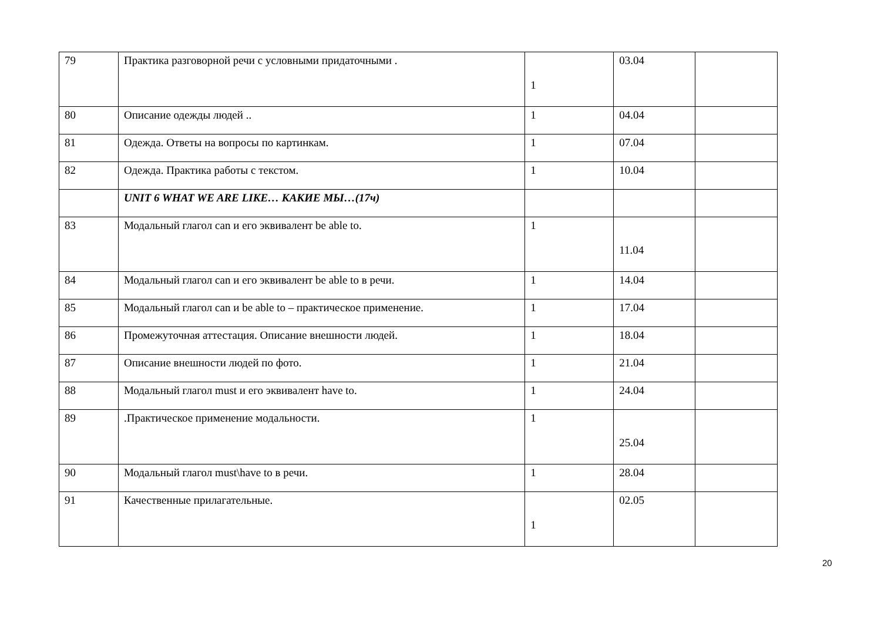| 79 | Практика разговорной речи с условными придаточными . | 1 | 03.04 | |
| 80 | Описание одежды людей .. | 1 | 04.04 | |
| 81 | Одежда. Ответы на вопросы по картинкам. | 1 | 07.04 | |
| 82 | Одежда. Практика работы с текстом. | 1 | 10.04 | |
| | UNIT 6 WHAT WE ARE LIKE… КАКИЕ МЫ…(17ч) | | | |
| 83 | Модальный глагол can и его эквивалент be able to. | 1 | 11.04 | |
| 84 | Модальный глагол can и его эквивалент be able to в речи. | 1 | 14.04 | |
| 85 | Модальный глагол can и be able to – практическое применение. | 1 | 17.04 | |
| 86 | Промежуточная аттестация. Описание внешности людей. | 1 | 18.04 | |
| 87 | Описание внешности людей по фото. | 1 | 21.04 | |
| 88 | Модальный глагол must и его эквивалент have to. | 1 | 24.04 | |
| 89 | .Практическое применение модальности. | 1 | 25.04 | |
| 90 | Модальный глагол must\have to в речи. | 1 | 28.04 | |
| 91 | Качественные прилагательные. | 1 | 02.05 | |
20